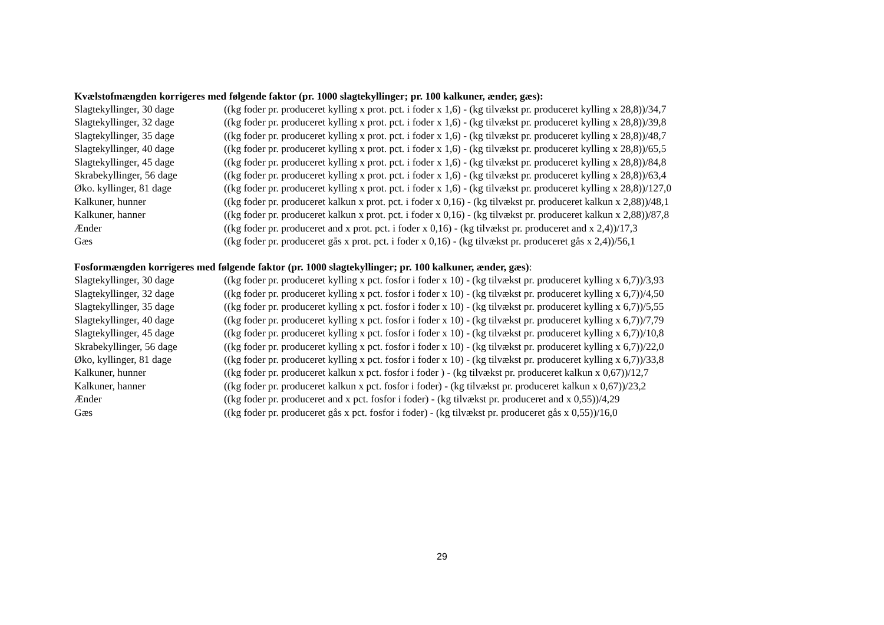Kvælstofmængden korrigeres med følgende faktor (pr. 1000 slagtekyllinger; pr. 100 kalkuner, ænder, gæs):
| Slagtekyllinger, 30 dage | ((kg foder pr. produceret kylling x prot. pct. i foder x 1,6) - (kg tilvækst pr. produceret kylling x 28,8))/34,7 |
| Slagtekyllinger, 32 dage | ((kg foder pr. produceret kylling x prot. pct. i foder x 1,6) - (kg tilvækst pr. produceret kylling x 28,8))/39,8 |
| Slagtekyllinger, 35 dage | ((kg foder pr. produceret kylling x prot. pct. i foder x 1,6) - (kg tilvækst pr. produceret kylling x 28,8))/48,7 |
| Slagtekyllinger, 40 dage | ((kg foder pr. produceret kylling x prot. pct. i foder x 1,6) - (kg tilvækst pr. produceret kylling x 28,8))/65,5 |
| Slagtekyllinger, 45 dage | ((kg foder pr. produceret kylling x prot. pct. i foder x 1,6) - (kg tilvækst pr. produceret kylling x 28,8))/84,8 |
| Skrabekyllinger, 56 dage | ((kg foder pr. produceret kylling x prot. pct. i foder x 1,6) - (kg tilvækst pr. produceret kylling x 28,8))/63,4 |
| Øko. kyllinger, 81 dage | ((kg foder pr. produceret kylling x prot. pct. i foder x 1,6) - (kg tilvækst pr. produceret kylling x 28,8))/127,0 |
| Kalkuner, hunner | ((kg foder pr. produceret kalkun x prot. pct. i foder x 0,16) - (kg tilvækst pr. produceret kalkun x 2,88))/48,1 |
| Kalkuner, hanner | ((kg foder pr. produceret kalkun x prot. pct. i foder x 0,16) - (kg tilvækst pr. produceret kalkun x 2,88))/87,8 |
| Ænder | ((kg foder pr. produceret and x prot. pct. i foder x 0,16) - (kg tilvækst pr. produceret and x 2,4))/17,3 |
| Gæs | ((kg foder pr. produceret gås x prot. pct. i foder x 0,16) - (kg tilvækst pr. produceret gås x 2,4))/56,1 |
Fosformængden korrigeres med følgende faktor (pr. 1000 slagtekyllinger; pr. 100 kalkuner, ænder, gæs):
| Slagtekyllinger, 30 dage | ((kg foder pr. produceret kylling x pct. fosfor i foder x 10) - (kg tilvækst pr. produceret kylling x 6,7))/3,93 |
| Slagtekyllinger, 32 dage | ((kg foder pr. produceret kylling x pct. fosfor i foder x 10) - (kg tilvækst pr. produceret kylling x 6,7))/4,50 |
| Slagtekyllinger, 35 dage | ((kg foder pr. produceret kylling x pct. fosfor i foder x 10) - (kg tilvækst pr. produceret kylling x 6,7))/5,55 |
| Slagtekyllinger, 40 dage | ((kg foder pr. produceret kylling x pct. fosfor i foder x 10) - (kg tilvækst pr. produceret kylling x 6,7))/7,79 |
| Slagtekyllinger, 45 dage | ((kg foder pr. produceret kylling x pct. fosfor i foder x 10) - (kg tilvækst pr. produceret kylling x 6,7))/10,8 |
| Skrabekyllinger, 56 dage | ((kg foder pr. produceret kylling x pct. fosfor i foder x 10) - (kg tilvækst pr. produceret kylling x 6,7))/22,0 |
| Øko, kyllinger, 81 dage | ((kg foder pr. produceret kylling x pct. fosfor i foder x 10) - (kg tilvækst pr. produceret kylling x 6,7))/33,8 |
| Kalkuner, hunner | ((kg foder pr. produceret kalkun x pct. fosfor i foder ) - (kg tilvækst pr. produceret kalkun x 0,67))/12,7 |
| Kalkuner, hanner | ((kg foder pr. produceret kalkun x pct. fosfor i foder) - (kg tilvækst pr. produceret kalkun x 0,67))/23,2 |
| Ænder | ((kg foder pr. produceret and x pct. fosfor i foder) - (kg tilvækst pr. produceret and x 0,55))/4,29 |
| Gæs | ((kg foder pr. produceret gås x pct. fosfor i foder) - (kg tilvækst pr. produceret gås x 0,55))/16,0 |
29